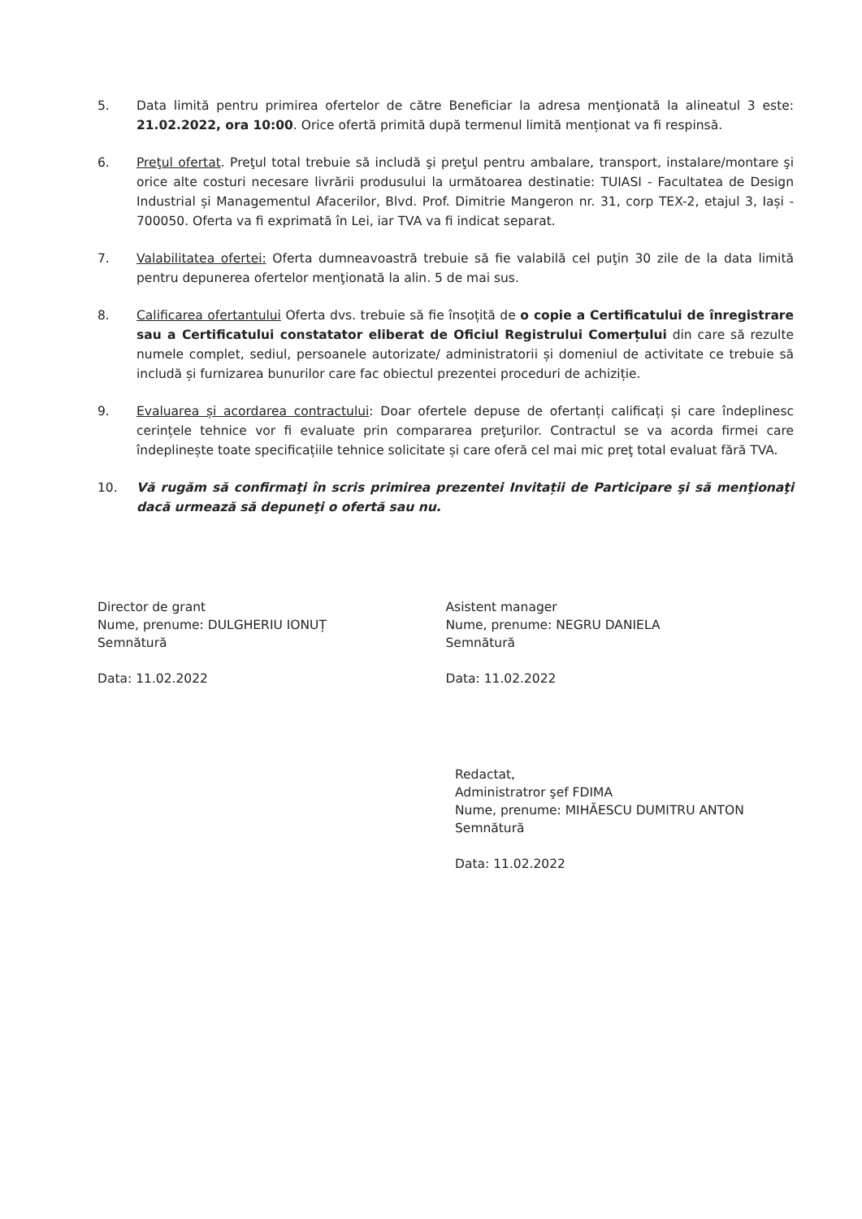5. Data limită pentru primirea ofertelor de către Beneficiar la adresa menţionată la alineatul 3 este: 21.02.2022, ora 10:00. Orice ofertă primită după termenul limită menționat va fi respinsă.
6. Preţul ofertat. Preţul total trebuie să includă şi preţul pentru ambalare, transport, instalare/montare şi orice alte costuri necesare livrării produsului la următoarea destinatie: TUIASI - Facultatea de Design Industrial și Managementul Afacerilor, Blvd. Prof. Dimitrie Mangeron nr. 31, corp TEX-2, etajul 3, Iași - 700050. Oferta va fi exprimată în Lei, iar TVA va fi indicat separat.
7. Valabilitatea ofertei: Oferta dumneavoastră trebuie să fie valabilă cel puţin 30 zile de la data limită pentru depunerea ofertelor menţionată la alin. 5 de mai sus.
8. Calificarea ofertantului Oferta dvs. trebuie să fie însoțită de o copie a Certificatului de înregistrare sau a Certificatului constatator eliberat de Oficiul Registrului Comerțului din care să rezulte numele complet, sediul, persoanele autorizate/ administratorii și domeniul de activitate ce trebuie să includă și furnizarea bunurilor care fac obiectul prezentei proceduri de achiziție.
9. Evaluarea și acordarea contractului: Doar ofertele depuse de ofertanți calificați și care îndeplinesc cerințele tehnice vor fi evaluate prin compararea preţurilor. Contractul se va acorda firmei care îndeplinește toate specificațiile tehnice solicitate și care oferă cel mai mic preţ total evaluat fără TVA.
10. Vă rugăm să confirmaţi în scris primirea prezentei Invitații de Participare şi să menţionaţi dacă urmează să depuneţi o ofertă sau nu.
Director de grant
Nume, prenume: DULGHERIU IONUȚ
Semnătură
Data: 11.02.2022
Asistent manager
Nume, prenume: NEGRU DANIELA
Semnătură
Data: 11.02.2022
Redactat,
Administratror şef FDIMA
Nume, prenume: MIHĂESCU DUMITRU ANTON
Semnătură
Data: 11.02.2022